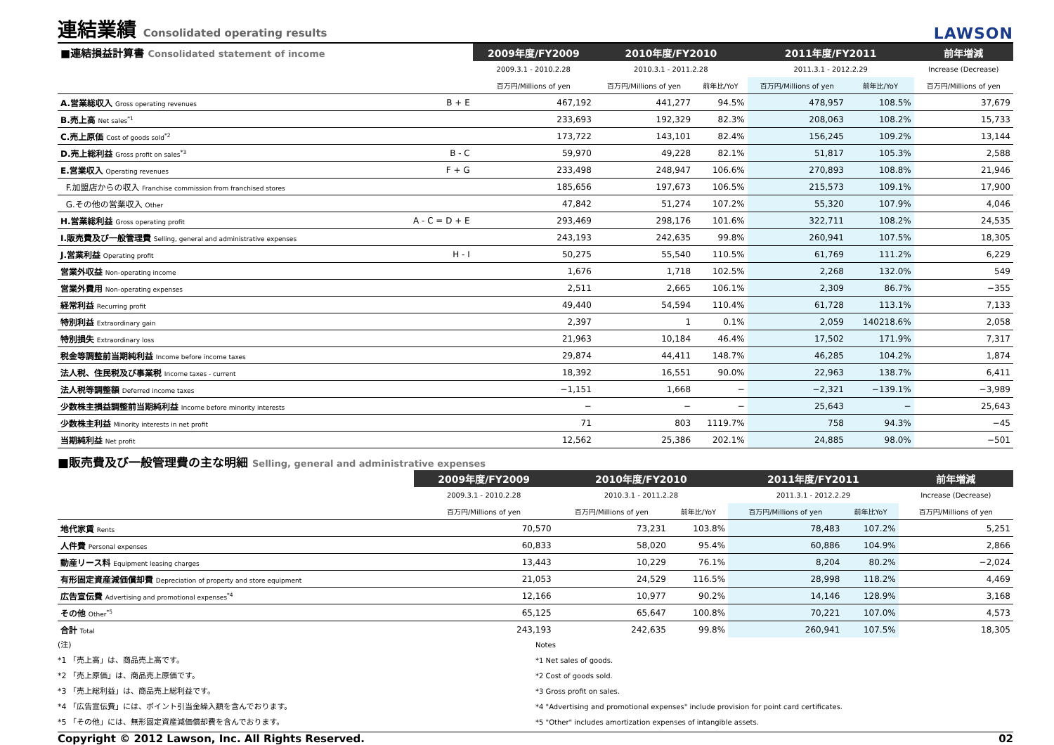連結業績 Consolidated operating results
LAWSON
| ■連結損益計算書 Consolidated statement of income | | 2009年度/FY2009 | 2010年度/FY2010 | | 2011年度/FY2011 | | 前年増減 |
| --- | --- | --- | --- | --- | --- | --- | --- |
| | | 2009.3.1 - 2010.2.28 | 2010.3.1 - 2011.2.28 | | 2011.3.1 - 2012.2.29 | | Increase (Decrease) |
| | | 百万円/Millions of yen | 百万円/Millions of yen | 前年比/YoY | 百万円/Millions of yen | 前年比/YoY | 百万円/Millions of yen |
| A.営業総収入 Gross operating revenues | B + E | 467,192 | 441,277 | 94.5% | 478,957 | 108.5% | 37,679 |
| B.売上高 Net sales<sup>*1</sup> | | 233,693 | 192,329 | 82.3% | 208,063 | 108.2% | 15,733 |
| C.売上原価 Cost of goods sold<sup>*2</sup> | | 173,722 | 143,101 | 82.4% | 156,245 | 109.2% | 13,144 |
| D.売上総利益 Gross profit on sales<sup>*3</sup> | B - C | 59,970 | 49,228 | 82.1% | 51,817 | 105.3% | 2,588 |
| E.営業収入 Operating revenues | F + G | 233,498 | 248,947 | 106.6% | 270,893 | 108.8% | 21,946 |
| F.加盟店からの収入 Franchise commission from franchised stores | | 185,656 | 197,673 | 106.5% | 215,573 | 109.1% | 17,900 |
| G.その他の営業収入 Other | | 47,842 | 51,274 | 107.2% | 55,320 | 107.9% | 4,046 |
| H.営業総利益 Gross operating profit | A - C = D + E | 293,469 | 298,176 | 101.6% | 322,711 | 108.2% | 24,535 |
| I.販売費及び一般管理費 Selling, general and administrative expenses | | 243,193 | 242,635 | 99.8% | 260,941 | 107.5% | 18,305 |
| J.営業利益 Operating profit | H - I | 50,275 | 55,540 | 110.5% | 61,769 | 111.2% | 6,229 |
| 営業外収益 Non-operating income | | 1,676 | 1,718 | 102.5% | 2,268 | 132.0% | 549 |
| 営業外費用 Non-operating expenses | | 2,511 | 2,665 | 106.1% | 2,309 | 86.7% | −355 |
| 経常利益 Recurring profit | | 49,440 | 54,594 | 110.4% | 61,728 | 113.1% | 7,133 |
| 特別利益 Extraordinary gain | | 2,397 | 1 | 0.1% | 2,059 | 140218.6% | 2,058 |
| 特別損失 Extraordinary loss | | 21,963 | 10,184 | 46.4% | 17,502 | 171.9% | 7,317 |
| 税金等調整前当期純利益 Income before income taxes | | 29,874 | 44,411 | 148.7% | 46,285 | 104.2% | 1,874 |
| 法人税、住民税及び事業税 Income taxes - current | | 18,392 | 16,551 | 90.0% | 22,963 | 138.7% | 6,411 |
| 法人税等調整額 Deferred income taxes | | −1,151 | 1,668 | − | −2,321 | −139.1% | −3,989 |
| 少数株主損益調整前当期純利益 Income before minority interests | | − | − | − | 25,643 | − | 25,643 |
| 少数株主利益 Minority interests in net profit | | 71 | 803 | 1119.7% | 758 | 94.3% | −45 |
| 当期純利益 Net profit | | 12,562 | 25,386 | 202.1% | 24,885 | 98.0% | −501 |
■販売費及び一般管理費の主な明細 Selling, general and administrative expenses
| | 2009年度/FY2009 | 2010年度/FY2010 | | 2011年度/FY2011 | | 前年増減 |
| --- | --- | --- | --- | --- | --- | --- |
| | 2009.3.1 - 2010.2.28 | 2010.3.1 - 2011.2.28 | | 2011.3.1 - 2012.2.29 | | Increase (Decrease) |
| | 百万円/Millions of yen | 百万円/Millions of yen | 前年比/YoY | 百万円/Millions of yen | 前年比YoY | 百万円/Millions of yen |
| 地代家賃 Rents | 70,570 | 73,231 | 103.8% | 78,483 | 107.2% | 5,251 |
| 人件費 Personal expenses | 60,833 | 58,020 | 95.4% | 60,886 | 104.9% | 2,866 |
| 動産リース料 Equipment leasing charges | 13,443 | 10,229 | 76.1% | 8,204 | 80.2% | −2,024 |
| 有形固定資産減価償却費 Depreciation of property and store equipment | 21,053 | 24,529 | 116.5% | 28,998 | 118.2% | 4,469 |
| 広告宣伝費 Advertising and promotional expenses<sup>*4</sup> | 12,166 | 10,977 | 90.2% | 14,146 | 128.9% | 3,168 |
| その他 Other<sup>*5</sup> | 65,125 | 65,647 | 100.8% | 70,221 | 107.0% | 4,573 |
| 合計 Total | 243,193 | 242,635 | 99.8% | 260,941 | 107.5% | 18,305 |
(注)
*1 「売上高」は、商品売上高です。
*2 「売上原価」は、商品売上原価です。
*3 「売上総利益」は、商品売上総利益です。
*4 「広告宣伝費」には、ポイント引当金繰入額を含んでおります。
*5 「その他」には、無形固定資産減価償却費を含んでおります。
Notes
*1 Net sales of goods.
*2 Cost of goods sold.
*3 Gross profit on sales.
*4 "Advertising and promotional expenses" include provision for point card certificates.
*5 "Other" includes amortization expenses of intangible assets.
Copyright © 2012 Lawson, Inc. All Rights Reserved. 02